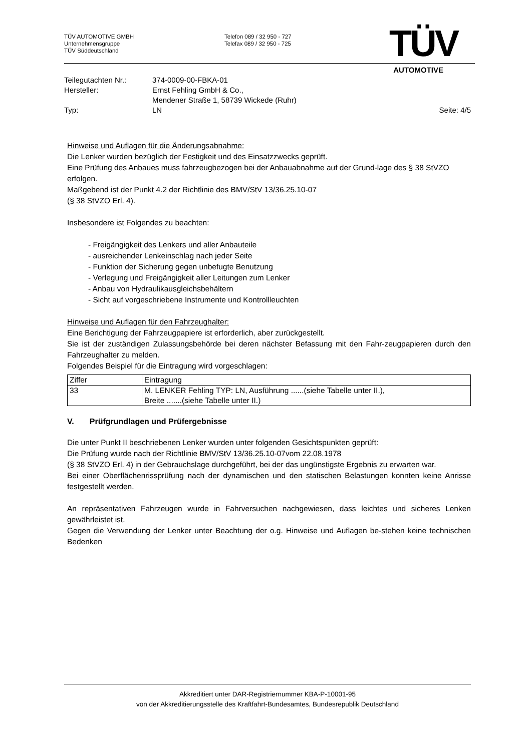TÜV AUTOMOTIVE GMBH
Unternehmensgruppe
TÜV Süddeutschland
Telefon 089 / 32 950 - 727
Telefax 089 / 32 950 - 725
TÜV
AUTOMOTIVE
| Teilegutachten Nr.: | 374-0009-00-FBKA-01 | |
| Hersteller: | Ernst Fehling GmbH & Co., Mendener Straße 1, 58739 Wickede (Ruhr) | |
| Typ: | LN | Seite: 4/5 |
Hinweise und Auflagen für die Änderungsabnahme:
Die Lenker wurden bezüglich der Festigkeit und des Einsatzzwecks geprüft.
Eine Prüfung des Anbaues muss fahrzeugbezogen bei der Anbauabnahme auf der Grund-lage des § 38 StVZO erfolgen.
Maßgebend ist der Punkt 4.2 der Richtlinie des BMV/StV 13/36.25.10-07
(§ 38 StVZO Erl. 4).
Insbesondere ist Folgendes zu beachten:
- Freigängigkeit des Lenkers und aller Anbauteile
- ausreichender Lenkeinschlag nach jeder Seite
- Funktion der Sicherung gegen unbefugte Benutzung
- Verlegung und Freigängigkeit aller Leitungen zum Lenker
- Anbau von Hydraulikausgleichsbehältern
- Sicht auf vorgeschriebene Instrumente und Kontrollleuchten
Hinweise und Auflagen für den Fahrzeughalter:
Eine Berichtigung der Fahrzeugpapiere ist erforderlich, aber zurückgestellt.
Sie ist der zuständigen Zulassungsbehörde bei deren nächster Befassung mit den Fahr-zeugpapieren durch den Fahrzeughalter zu melden.
Folgendes Beispiel für die Eintragung wird vorgeschlagen:
| Ziffer | Eintragung |
| 33 | M. LENKER Fehling TYP: LN, Ausführung ......(siehe Tabelle unter II.), Breite .......(siehe Tabelle unter II.) |
V. Prüfgrundlagen und Prüfergebnisse
Die unter Punkt II beschriebenen Lenker wurden unter folgenden Gesichtspunkten geprüft:
Die Prüfung wurde nach der Richtlinie BMV/StV 13/36.25.10-07vom 22.08.1978
(§ 38 StVZO Erl. 4) in der Gebrauchslage durchgeführt, bei der das ungünstigste Ergebnis zu erwarten war.
Bei einer Oberflächenrissprüfung nach der dynamischen und den statischen Belastungen konnten keine Anrisse festgestellt werden.
An repräsentativen Fahrzeugen wurde in Fahrversuchen nachgewiesen, dass leichtes und sicheres Lenken gewährleistet ist.
Gegen die Verwendung der Lenker unter Beachtung der o.g. Hinweise und Auflagen be-stehen keine technischen Bedenken
Akkreditiert unter DAR-Registriernummer KBA-P-10001-95
von der Akkreditierungsstelle des Kraftfahrt-Bundesamtes, Bundesrepublik Deutschland